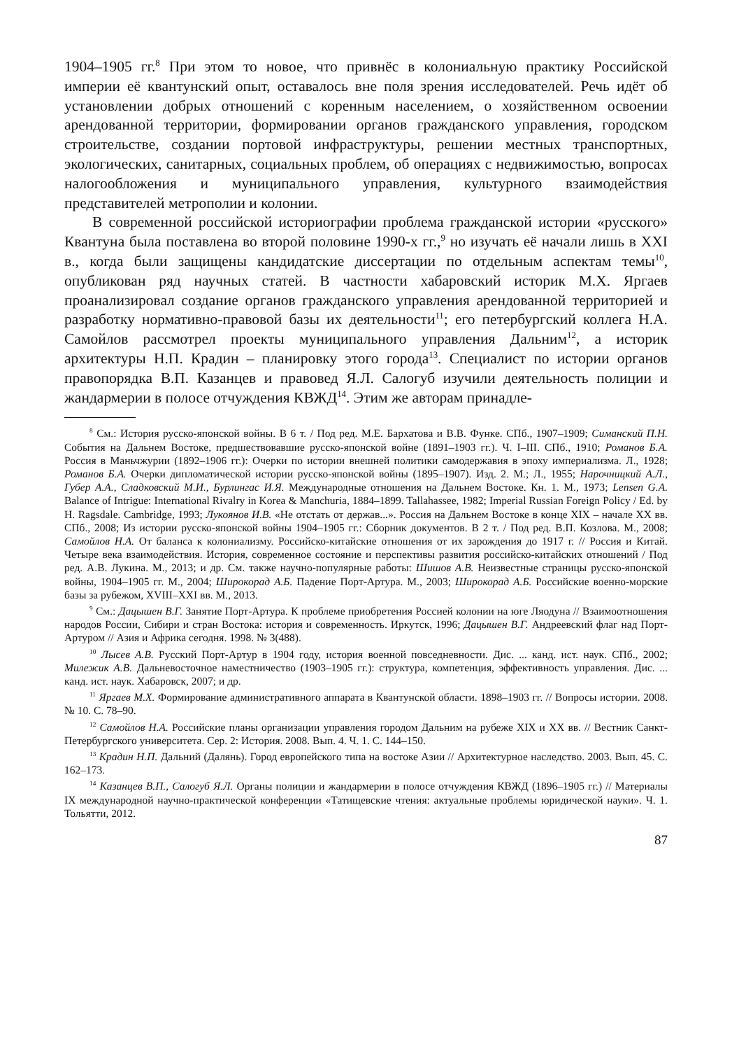1904–1905 гг.<sup>8</sup> При этом то новое, что привнёс в колониальную практику Российской империи её квантунский опыт, оставалось вне поля зрения исследователей. Речь идёт об установлении добрых отношений с коренным населением, о хозяйственном освоении арендованной территории, формировании органов гражданского управления, городском строительстве, создании портовой инфраструктуры, решении местных транспортных, экологических, санитарных, социальных проблем, об операциях с недвижимостью, вопросах налогообложения и муниципального управления, культурного взаимодействия представителей метрополии и колонии.
В современной российской историографии проблема гражданской истории «русского» Квантуна была поставлена во второй половине 1990-х гг.,<sup>9</sup> но изучать её начали лишь в XXI в., когда были защищены кандидатские диссертации по отдельным аспектам темы<sup>10</sup>, опубликован ряд научных статей. В частности хабаровский историк М.Х. Яргаев проанализировал создание органов гражданского управления арендованной территорией и разработку нормативно-правовой базы их деятельности<sup>11</sup>; его петербургский коллега Н.А. Самойлов рассмотрел проекты муниципального управления Дальним<sup>12</sup>, а историк архитектуры Н.П. Крадин – планировку этого города<sup>13</sup>. Специалист по истории органов правопорядка В.П. Казанцев и правовед Я.Л. Салогуб изучили деятельность полиции и жандармерии в полосе отчуждения КВЖД<sup>14</sup>. Этим же авторам принадле-
<sup>8</sup> См.: История русско-японской войны. В 6 т. / Под ред. М.Е. Бархатова и В.В. Функе. СПб., 1907–1909; Симанский П.Н. События на Дальнем Востоке, предшествовавшие русско-японской войне (1891–1903 гг.). Ч. I–III. СПб., 1910; Романов Б.А. Россия в Маньчжурии (1892–1906 гг.): Очерки по истории внешней политики самодержавия в эпоху империализма. Л., 1928; Романов Б.А. Очерки дипломатической истории русско-японской войны (1895–1907). Изд. 2. М.; Л., 1955; Нарочницкий А.Л., Губер А.А., Сладковский М.И., Бурлингас И.Я. Международные отношения на Дальнем Востоке. Кн. 1. М., 1973; Lensen G.A. Balance of Intrigue: International Rivalry in Korea & Manchuria, 1884–1899. Tallahassee, 1982; Imperial Russian Foreign Policy / Ed. by H. Ragsdale. Cambridge, 1993; Лукоянов И.В. «Не отстать от держав...». Россия на Дальнем Востоке в конце XIX – начале XX вв. СПб., 2008; Из истории русско-японской войны 1904–1905 гг.: Сборник документов. В 2 т. / Под ред. В.П. Козлова. М., 2008; Самойлов Н.А. От баланса к колониализму. Российско-китайские отношения от их зарождения до 1917 г. // Россия и Китай. Четыре века взаимодействия. История, современное состояние и перспективы развития российско-китайских отношений / Под ред. А.В. Лукина. М., 2013; и др. См. также научно-популярные работы: Шишов А.В. Неизвестные страницы русско-японской войны, 1904–1905 гг. М., 2004; Широкорад А.Б. Падение Порт-Артура. М., 2003; Широкорад А.Б. Российские военно-морские базы за рубежом, XVIII–XXI вв. М., 2013.
<sup>9</sup> См.: Дацышен В.Г. Занятие Порт-Артура. К проблеме приобретения Россией колонии на юге Ляодуна // Взаимоотношения народов России, Сибири и стран Востока: история и современность. Иркутск, 1996; Дацышен В.Г. Андреевский флаг над Порт-Артуром // Азия и Африка сегодня. 1998. № 3(488).
<sup>10</sup> Лысев А.В. Русский Порт-Артур в 1904 году, история военной повседневности. Дис. ... канд. ист. наук. СПб., 2002; Милежик А.В. Дальневосточное наместничество (1903–1905 гг.): структура, компетенция, эффективность управления. Дис. ... канд. ист. наук. Хабаровск, 2007; и др.
<sup>11</sup> Яргаев М.Х. Формирование административного аппарата в Квантунской области. 1898–1903 гг. // Вопросы истории. 2008. № 10. С. 78–90.
<sup>12</sup> Самойлов Н.А. Российские планы организации управления городом Дальним на рубеже XIX и XX вв. // Вестник Санкт-Петербургского университета. Сер. 2: История. 2008. Вып. 4. Ч. 1. С. 144–150.
<sup>13</sup> Крадин Н.П. Дальний (Далянь). Город европейского типа на востоке Азии // Архитектурное наследство. 2003. Вып. 45. С. 162–173.
<sup>14</sup> Казанцев В.П., Салогуб Я.Л. Органы полиции и жандармерии в полосе отчуждения КВЖД (1896–1905 гг.) // Материалы IX международной научно-практической конференции «Татищевские чтения: актуальные проблемы юридической науки». Ч. 1. Тольятти, 2012.
87